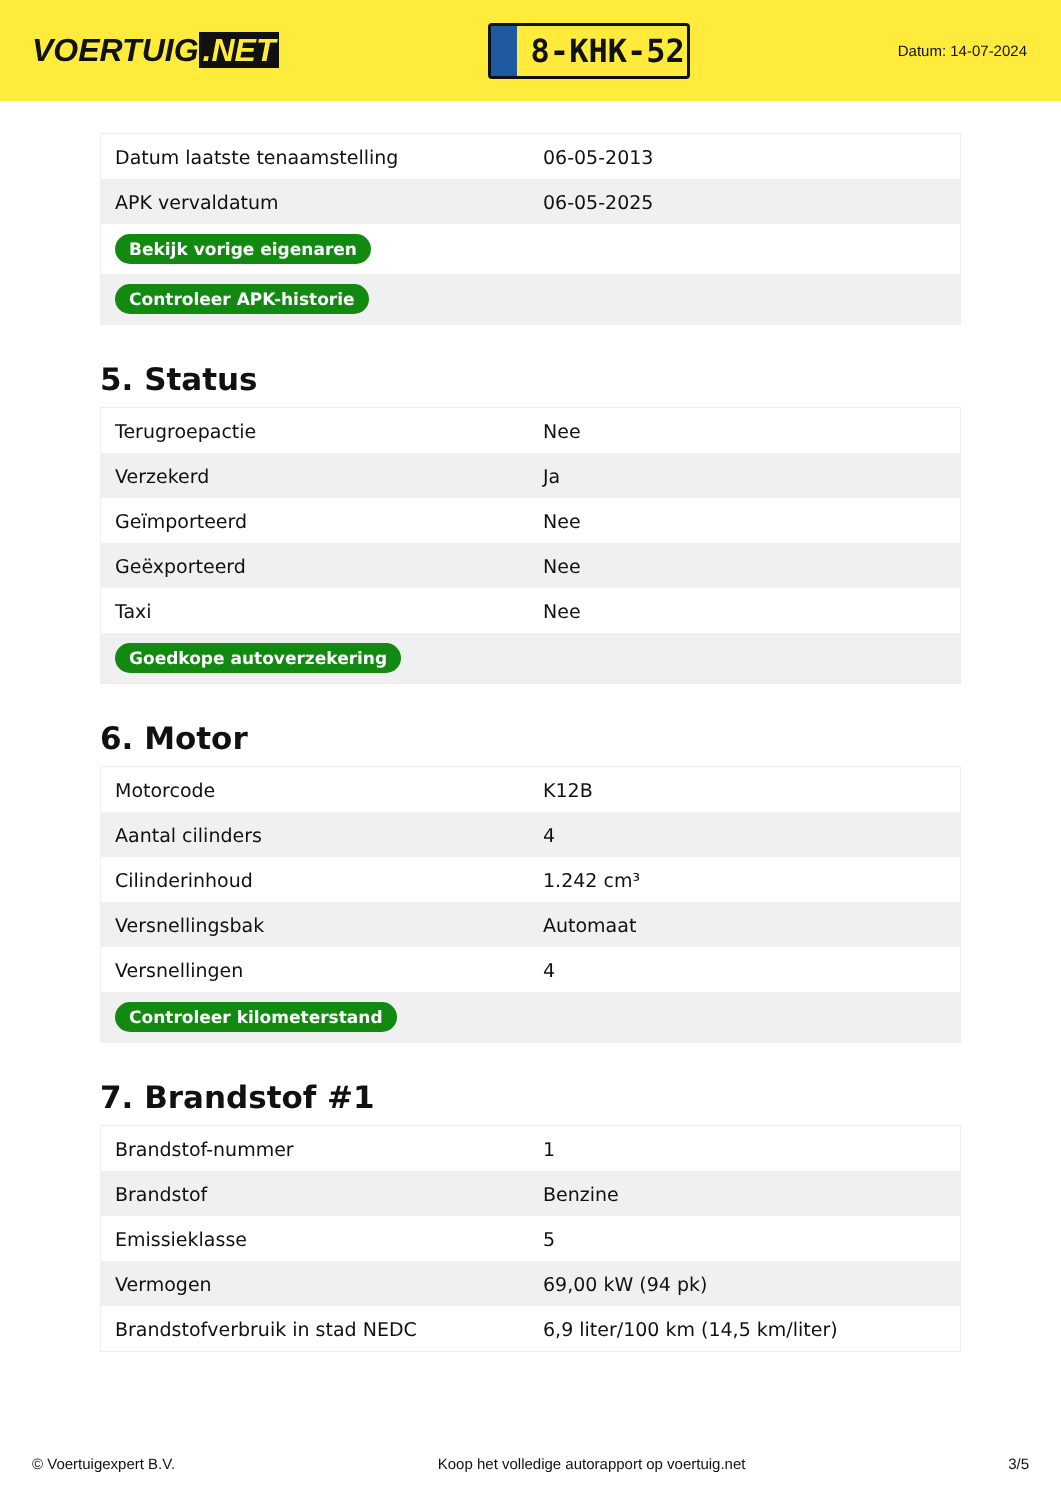VOERTUIG.NET
8-KHK-52
Datum: 14-07-2024
| Datum laatste tenaamstelling | 06-05-2013 |
| APK vervaldatum | 06-05-2025 |
| Bekijk vorige eigenaren | |
| Controleer APK-historie | |
5. Status
| Terugroepactie | Nee |
| Verzekerd | Ja |
| Geïmporteerd | Nee |
| Geëxporteerd | Nee |
| Taxi | Nee |
| Goedkope autoverzekering | |
6. Motor
| Motorcode | K12B |
| Aantal cilinders | 4 |
| Cilinderinhoud | 1.242 cm³ |
| Versnellingsbak | Automaat |
| Versnellingen | 4 |
| Controleer kilometerstand | |
7. Brandstof #1
| Brandstof-nummer | 1 |
| Brandstof | Benzine |
| Emissieklasse | 5 |
| Vermogen | 69,00 kW (94 pk) |
| Brandstofverbruik in stad NEDC | 6,9 liter/100 km (14,5 km/liter) |
© Voertuigexpert B.V. Koop het volledige autorapport op voertuig.net 3/5